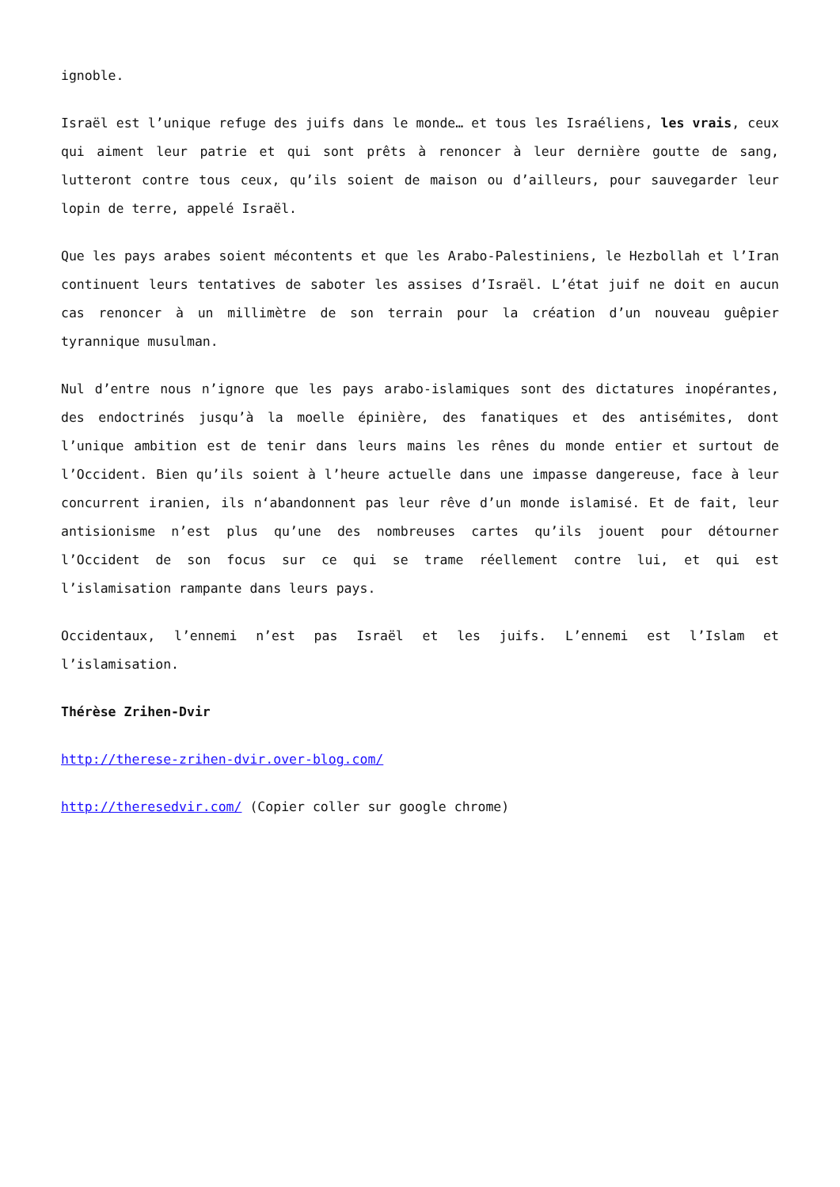ignoble.
Israël est l’unique refuge des juifs dans le monde… et tous les Israéliens, les vrais, ceux qui aiment leur patrie et qui sont prêts à renoncer à leur dernière goutte de sang, lutteront contre tous ceux, qu’ils soient de maison ou d’ailleurs, pour sauvegarder leur lopin de terre, appelé Israël.
Que les pays arabes soient mécontents et que les Arabo-Palestiniens, le Hezbollah et l’Iran continuent leurs tentatives de saboter les assises d’Israël. L’état juif ne doit en aucun cas renoncer à un millimètre de son terrain pour la création d’un nouveau guêpier tyrannique musulman.
Nul d’entre nous n’ignore que les pays arabo-islamiques sont des dictatures inopérantes, des endoctrinés jusqu’à la moelle épinière, des fanatiques et des antisémites, dont l’unique ambition est de tenir dans leurs mains les rênes du monde entier et surtout de l’Occident. Bien qu’ils soient à l’heure actuelle dans une impasse dangereuse, face à leur concurrent iranien, ils n‘abandonnent pas leur rêve d’un monde islamisé. Et de fait, leur antisionisme n’est plus qu’une des nombreuses cartes qu’ils jouent pour détourner l’Occident de son focus sur ce qui se trame réellement contre lui, et qui est l’islamisation rampante dans leurs pays.
Occidentaux, l’ennemi n’est pas Israël et les juifs. L’ennemi est l’Islam et l’islamisation.
Thérèse Zrihen-Dvir
http://therese-zrihen-dvir.over-blog.com/
http://theresedvir.com/ (Copier coller sur google chrome)